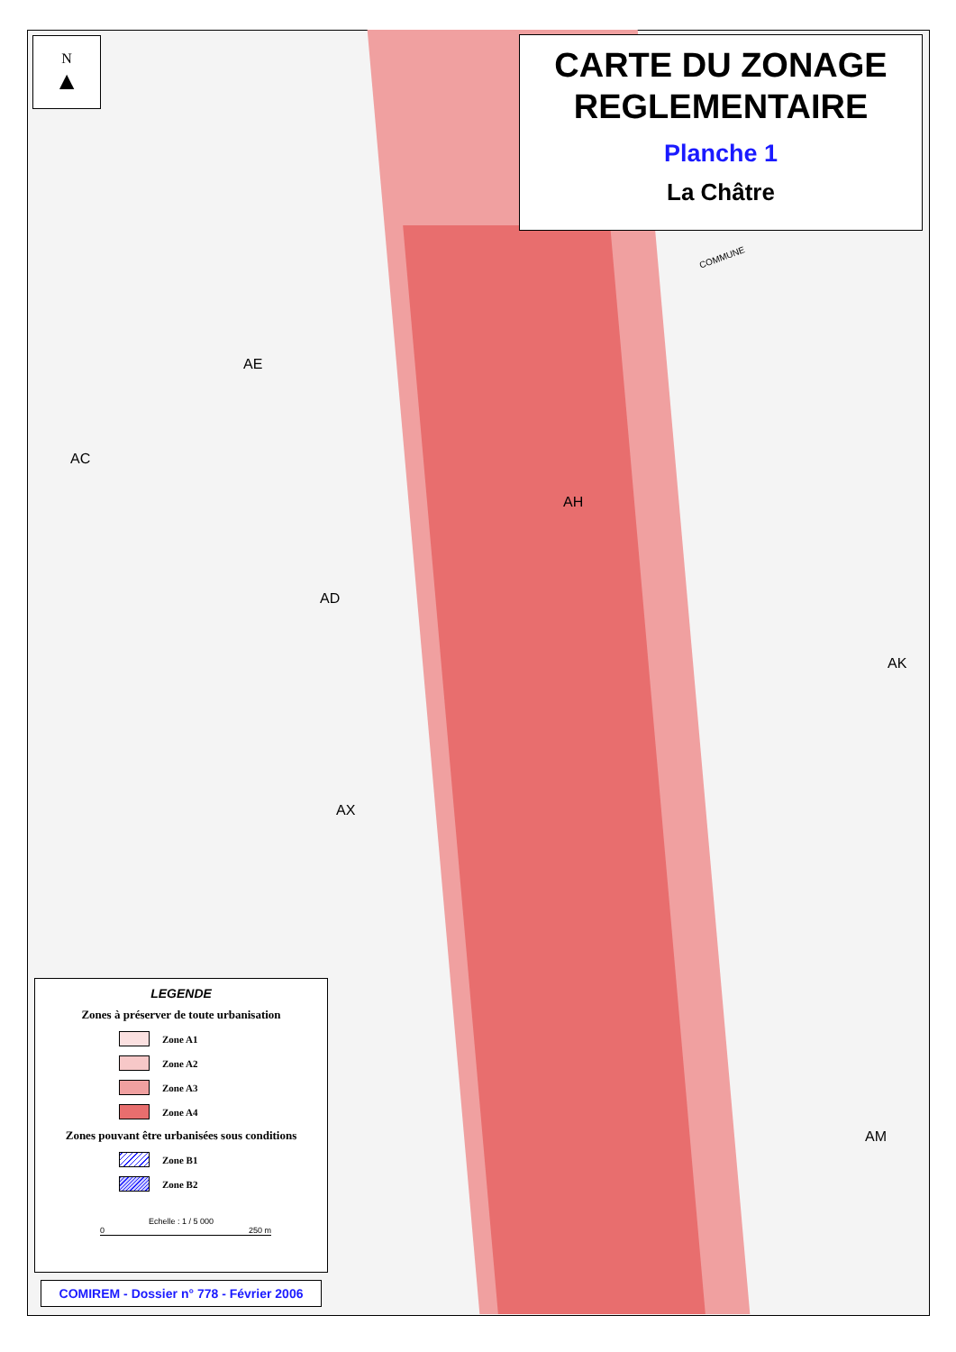N
▲
CARTE DU ZONAGE
REGLEMENTAIRE
Planche 1
La Châtre
COMMUNE
AE
AC
AH
AD
AK
AX
AM
LEGENDE
Zones à préserver de toute urbanisation
Zone A1
Zone A2
Zone A3
Zone A4
Zones pouvant être urbanisées sous conditions
Zone B1
Zone B2
Echelle : 1 / 5 000
0 250 m
COMIREM - Dossier n° 778 - Février 2006